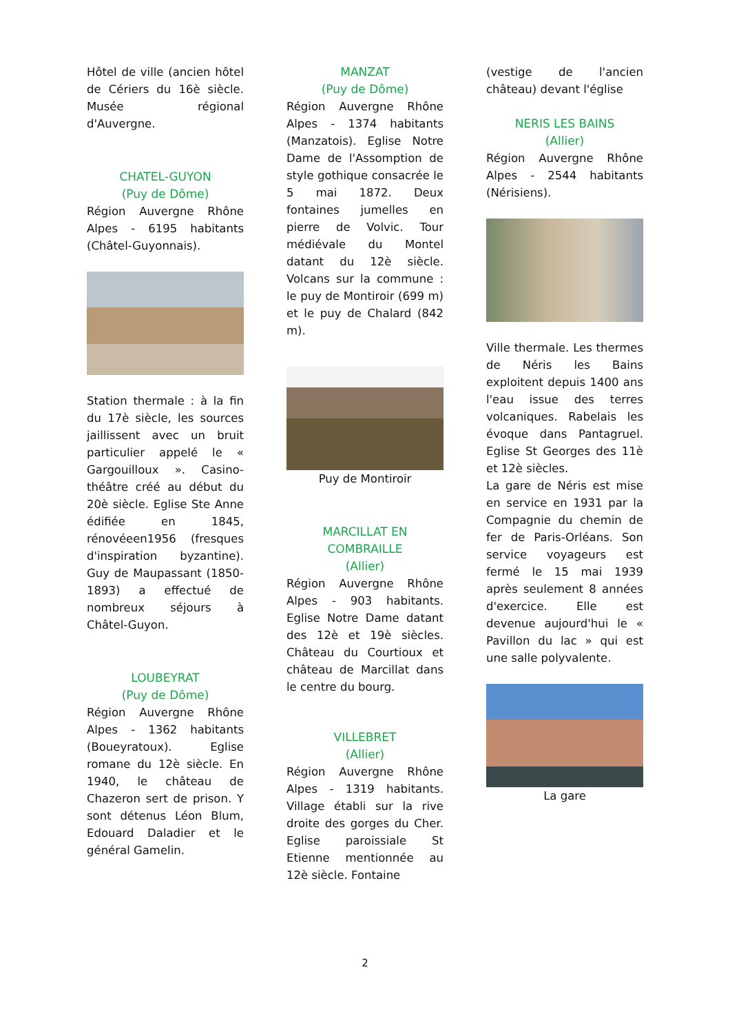Hôtel de ville (ancien hôtel de Cériers du 16è siècle. Musée régional d'Auvergne.
CHATEL-GUYON
(Puy de Dôme)
Région Auvergne Rhône Alpes - 6195 habitants (Châtel-Guyonnais).
Station thermale : à la fin du 17è siècle, les sources jaillissent avec un bruit particulier appelé le « Gargouilloux ». Casino-théâtre créé au début du 20è siècle. Eglise Ste Anne édifiée en 1845, rénovéeen1956 (fresques d'inspiration byzantine). Guy de Maupassant (1850-1893) a effectué de nombreux séjours à Châtel-Guyon.
LOUBEYRAT
(Puy de Dôme)
Région Auvergne Rhône Alpes - 1362 habitants (Boueyratoux). Eglise romane du 12è siècle. En 1940, le château de Chazeron sert de prison. Y sont détenus Léon Blum, Edouard Daladier et le général Gamelin.
MANZAT
(Puy de Dôme)
Région Auvergne Rhône Alpes - 1374 habitants (Manzatois). Eglise Notre Dame de l'Assomption de style gothique consacrée le 5 mai 1872. Deux fontaines jumelles en pierre de Volvic. Tour médiévale du Montel datant du 12è siècle. Volcans sur la commune : le puy de Montiroir (699 m) et le puy de Chalard (842 m).
Puy de Montiroir
MARCILLAT EN COMBRAILLE
(Allier)
Région Auvergne Rhône Alpes - 903 habitants. Eglise Notre Dame datant des 12è et 19è siècles. Château du Courtioux et château de Marcillat dans le centre du bourg.
VILLEBRET
(Allier)
Région Auvergne Rhône Alpes - 1319 habitants. Village établi sur la rive droite des gorges du Cher. Eglise paroissiale St Etienne mentionnée au 12è siècle. Fontaine
(vestige de l'ancien château) devant l'église
NERIS LES BAINS
(Allier)
Région Auvergne Rhône Alpes - 2544 habitants (Nérisiens).
Ville thermale. Les thermes de Néris les Bains exploitent depuis 1400 ans l'eau issue des terres volcaniques. Rabelais les évoque dans Pantagruel. Eglise St Georges des 11è et 12è siècles.
La gare de Néris est mise en service en 1931 par la Compagnie du chemin de fer de Paris-Orléans. Son service voyageurs est fermé le 15 mai 1939 après seulement 8 années d'exercice. Elle est devenue aujourd'hui le « Pavillon du lac » qui est une salle polyvalente.
La gare
2